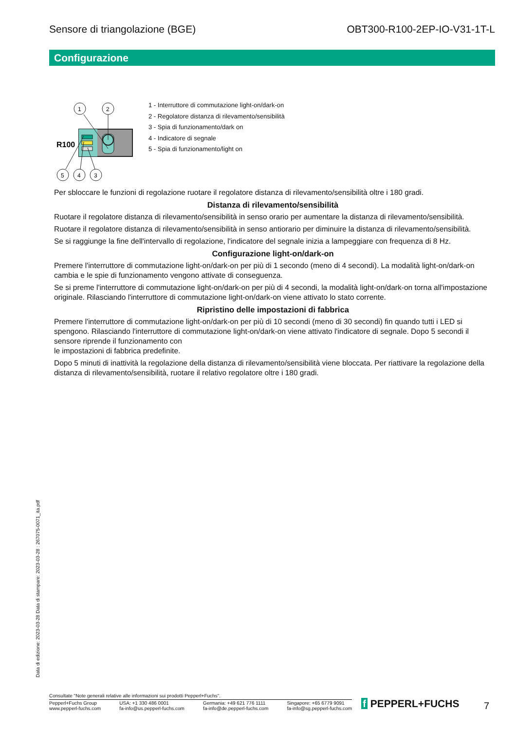Sensore di triangolazione (BGE) OBT300-R100-2EP-IO-V31-1T-L
Configurazione
R100
1
2
5
4
3
1 - Interruttore di commutazione light-on/dark-on
2 - Regolatore distanza di rilevamento/sensibilità
3 - Spia di funzionamento/dark on
4 - Indicatore di segnale
5 - Spia di funzionamento/light on
Per sbloccare le funzioni di regolazione ruotare il regolatore distanza di rilevamento/sensibilità oltre i 180 gradi.
Distanza di rilevamento/sensibilità
Ruotare il regolatore distanza di rilevamento/sensibilità in senso orario per aumentare la distanza di rilevamento/sensibilità.
Ruotare il regolatore distanza di rilevamento/sensibilità in senso antiorario per diminuire la distanza di rilevamento/sensibilità.
Se si raggiunge la fine dell'intervallo di regolazione, l'indicatore del segnale inizia a lampeggiare con frequenza di 8 Hz.
Configurazione light-on/dark-on
Premere l'interruttore di commutazione light-on/dark-on per più di 1 secondo (meno di 4 secondi). La modalità light-on/dark-on cambia e le spie di funzionamento vengono attivate di conseguenza.
Se si preme l'interruttore di commutazione light-on/dark-on per più di 4 secondi, la modalità light-on/dark-on torna all'impostazione originale. Rilasciando l'interruttore di commutazione light-on/dark-on viene attivato lo stato corrente.
Ripristino delle impostazioni di fabbrica
Premere l'interruttore di commutazione light-on/dark-on per più di 10 secondi (meno di 30 secondi) fin quando tutti i LED si spengono. Rilasciando l'interruttore di commutazione light-on/dark-on viene attivato l'indicatore di segnale. Dopo 5 secondi il sensore riprende il funzionamento con
le impostazioni di fabbrica predefinite.
Dopo 5 minuti di inattività la regolazione della distanza di rilevamento/sensibilità viene bloccata. Per riattivare la regolazione della distanza di rilevamento/sensibilità, ruotare il relativo regolatore oltre i 180 gradi.
Data di edizione: 2023-03-28 Data di stampare: 2023-03-28 : 267075-0071_ita.pdf
Consultate "Note generali relative alle informazioni sui prodotti Pepperl+Fuchs".
Pepperl+Fuchs Group
www.pepperl-fuchs.com USA: +1 330 486 0001
fa-info@us.pepperl-fuchs.com Germania: +49 621 776 1111
fa-info@de.pepperl-fuchs.com Singapore: +65 6779 9091
fa-info@sg.pepperl-fuchs.com
f PEPPERL+FUCHS 7